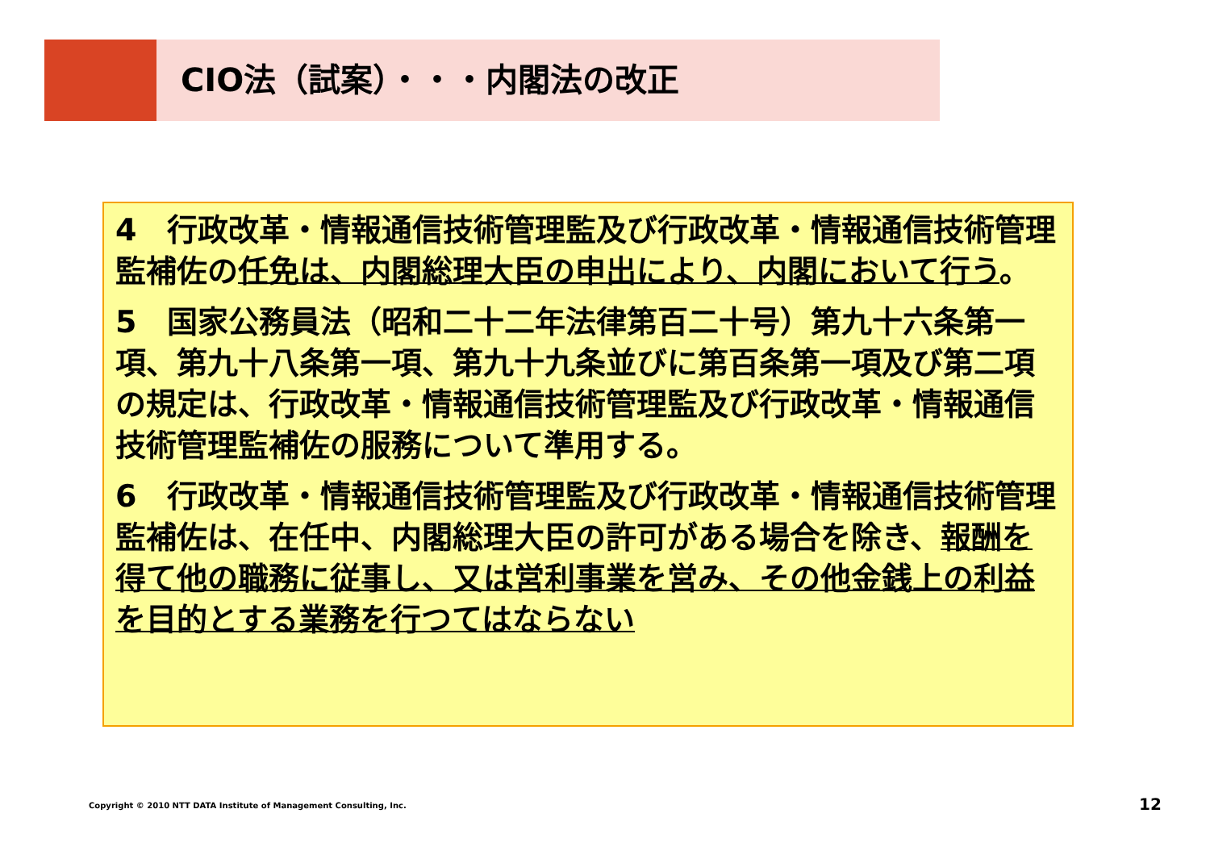CIO法（試案）・・・内閣法の改正
4　行政改革・情報通信技術管理監及び行政改革・情報通信技術管理監補佐の任免は、内閣総理大臣の申出により、内閣において行う。
5　国家公務員法（昭和二十二年法律第百二十号）第九十六条第一項、第九十八条第一項、第九十九条並びに第百条第一項及び第二項の規定は、行政改革・情報通信技術管理監及び行政改革・情報通信技術管理監補佐の服務について準用する。
6　行政改革・情報通信技術管理監及び行政改革・情報通信技術管理監補佐は、在任中、内閣総理大臣の許可がある場合を除き、報酬を得て他の職務に従事し、又は営利事業を営み、その他金銭上の利益を目的とする業務を行つてはならない
Copyright © 2010 NTT DATA Institute of Management Consulting, Inc.
12